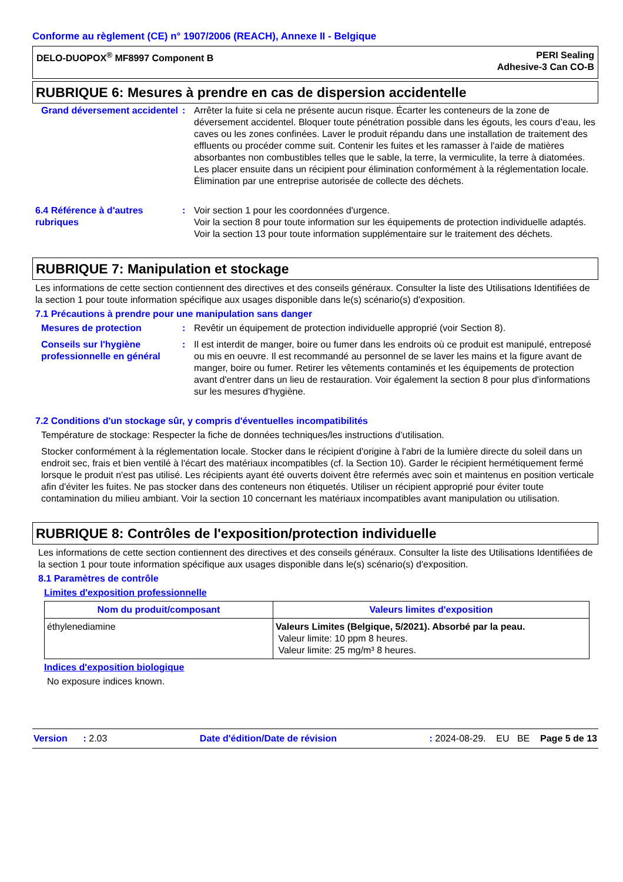Conforme au règlement (CE) n° 1907/2006 (REACH), Annexe II - Belgique
DELO-DUOPOX<sup>®</sup> MF8997 Component B
PERI Sealing
Adhesive-3 Can CO-B
RUBRIQUE 6: Mesures à prendre en cas de dispersion accidentelle
Grand déversement accidentel
: Arrêter la fuite si cela ne présente aucun risque. Écarter les conteneurs de la zone de déversement accidentel. Bloquer toute pénétration possible dans les égouts, les cours d’eau, les caves ou les zones confinées. Laver le produit répandu dans une installation de traitement des effluents ou procéder comme suit. Contenir les fuites et les ramasser à l'aide de matières absorbantes non combustibles telles que le sable, la terre, la vermiculite, la terre à diatomées. Les placer ensuite dans un récipient pour élimination conformément à la réglementation locale. Élimination par une entreprise autorisée de collecte des déchets.
6.4 Référence à d'autres rubriques
: Voir section 1 pour les coordonnées d'urgence.
Voir la section 8 pour toute information sur les équipements de protection individuelle adaptés.
Voir la section 13 pour toute information supplémentaire sur le traitement des déchets.
RUBRIQUE 7: Manipulation et stockage
Les informations de cette section contiennent des directives et des conseils généraux. Consulter la liste des Utilisations Identifiées de la section 1 pour toute information spécifique aux usages disponible dans le(s) scénario(s) d'exposition.
7.1 Précautions à prendre pour une manipulation sans danger
Mesures de protection : Revêtir un équipement de protection individuelle approprié (voir Section 8).
Conseils sur l'hygiène professionnelle en général
: Il est interdit de manger, boire ou fumer dans les endroits où ce produit est manipulé, entreposé ou mis en oeuvre. Il est recommandé au personnel de se laver les mains et la figure avant de manger, boire ou fumer. Retirer les vêtements contaminés et les équipements de protection avant d'entrer dans un lieu de restauration. Voir également la section 8 pour plus d'informations sur les mesures d'hygiène.
7.2 Conditions d'un stockage sûr, y compris d'éventuelles incompatibilités
Température de stockage: Respecter la fiche de données techniques/les instructions d’utilisation.
Stocker conformément à la réglementation locale. Stocker dans le récipient d'origine à l'abri de la lumière directe du soleil dans un endroit sec, frais et bien ventilé à l'écart des matériaux incompatibles (cf. la Section 10). Garder le récipient hermétiquement fermé lorsque le produit n'est pas utilisé. Les récipients ayant été ouverts doivent être refermés avec soin et maintenus en position verticale afin d'éviter les fuites. Ne pas stocker dans des conteneurs non étiquetés. Utiliser un récipient approprié pour éviter toute contamination du milieu ambiant. Voir la section 10 concernant les matériaux incompatibles avant manipulation ou utilisation.
RUBRIQUE 8: Contrôles de l'exposition/protection individuelle
Les informations de cette section contiennent des directives et des conseils généraux. Consulter la liste des Utilisations Identifiées de la section 1 pour toute information spécifique aux usages disponible dans le(s) scénario(s) d'exposition.
8.1 Paramètres de contrôle
Limites d'exposition professionnelle
| Nom du produit/composant | Valeurs limites d'exposition |
| --- | --- |
| éthylenediamine | Valeurs Limites (Belgique, 5/2021). Absorbé par la peau. Valeur limite: 10 ppm 8 heures. Valeur limite: 25 mg/m³ 8 heures. |
Indices d'exposition biologique
No exposure indices known.
Version : 2.03 Date d'édition/Date de révision: 2024-08-29. EU BE Page 5 de 13